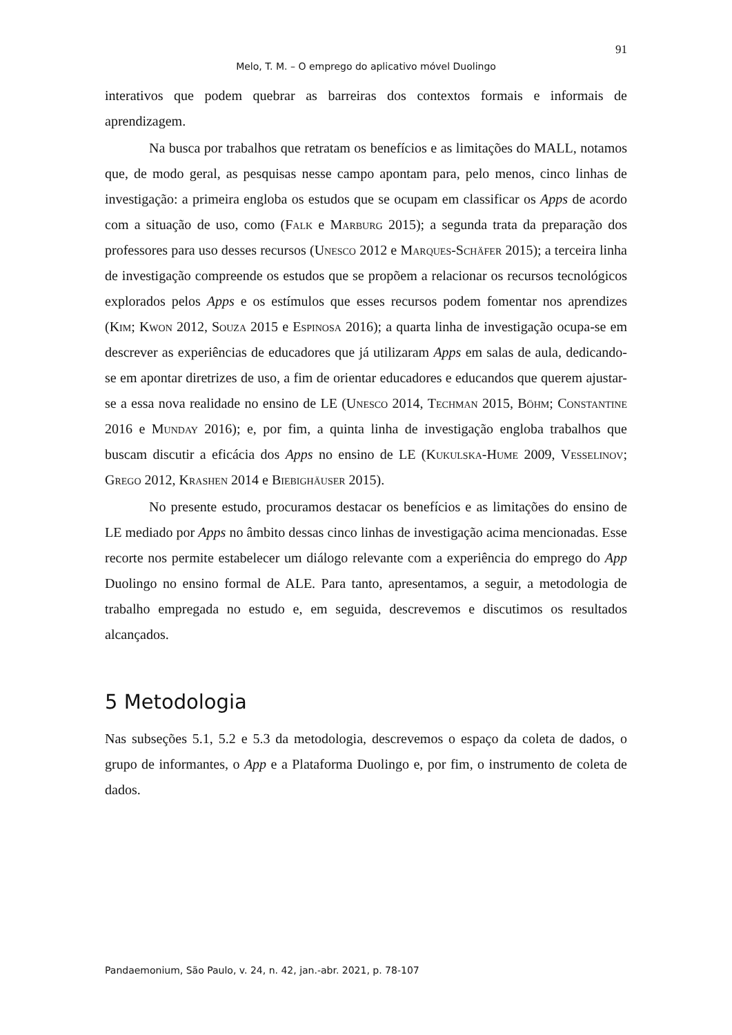91
Melo, T. M. – O emprego do aplicativo móvel Duolingo
interativos que podem quebrar as barreiras dos contextos formais e informais de aprendizagem.
Na busca por trabalhos que retratam os benefícios e as limitações do MALL, notamos que, de modo geral, as pesquisas nesse campo apontam para, pelo menos, cinco linhas de investigação: a primeira engloba os estudos que se ocupam em classificar os Apps de acordo com a situação de uso, como (Falk e Marburg 2015); a segunda trata da preparação dos professores para uso desses recursos (Unesco 2012 e Marques-Schäfer 2015); a terceira linha de investigação compreende os estudos que se propõem a relacionar os recursos tecnológicos explorados pelos Apps e os estímulos que esses recursos podem fomentar nos aprendizes (Kim; Kwon 2012, Souza 2015 e Espinosa 2016); a quarta linha de investigação ocupa-se em descrever as experiências de educadores que já utilizaram Apps em salas de aula, dedicando-se em apontar diretrizes de uso, a fim de orientar educadores e educandos que querem ajustar-se a essa nova realidade no ensino de LE (Unesco 2014, Techman 2015, Böhm; Constantine 2016 e Munday 2016); e, por fim, a quinta linha de investigação engloba trabalhos que buscam discutir a eficácia dos Apps no ensino de LE (Kukulska-Hume 2009, Vesselinov; Grego 2012, Krashen 2014 e Biebighäuser 2015).
No presente estudo, procuramos destacar os benefícios e as limitações do ensino de LE mediado por Apps no âmbito dessas cinco linhas de investigação acima mencionadas. Esse recorte nos permite estabelecer um diálogo relevante com a experiência do emprego do App Duolingo no ensino formal de ALE. Para tanto, apresentamos, a seguir, a metodologia de trabalho empregada no estudo e, em seguida, descrevemos e discutimos os resultados alcançados.
5 Metodologia
Nas subseções 5.1, 5.2 e 5.3 da metodologia, descrevemos o espaço da coleta de dados, o grupo de informantes, o App e a Plataforma Duolingo e, por fim, o instrumento de coleta de dados.
Pandaemonium, São Paulo, v. 24, n. 42, jan.-abr. 2021, p. 78-107